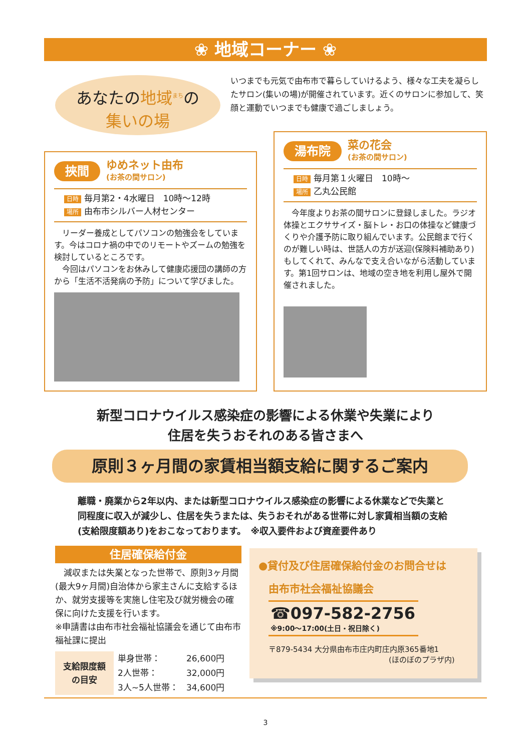❀ 地域コーナー ❀
あなたの地域<sup>まち</sup>の
集いの場
いつまでも元気で由布市で暮らしていけるよう、様々な工夫を凝らしたサロン(集いの場)が開催されています。近くのサロンに参加して、笑顔と運動でいつまでも健康で過ごしましょう。
挾間 ゆめネット由布 (お茶の間サロン)
日時 毎月第2・4水曜日　10時～12時
場所 由布市シルバー人材センター
　リーダー養成としてパソコンの勉強会をしています。今はコロナ禍の中でのリモートやズームの勉強を検討しているところです。
　今回はパソコンをお休みして健康応援団の講師の方から「生活不活発病の予防」について学びました。
湯布院 菜の花会 (お茶の間サロン)
日時 毎月第１火曜日　10時～
場所 乙丸公民館
　今年度よりお茶の間サロンに登録しました。ラジオ体操とエクササイズ・脳トレ・お口の体操など健康づくりや介護予防に取り組んでいます。公民館まで行くのが難しい時は、世話人の方が送迎(保険料補助あり)もしてくれて、みんなで支え合いながら活動しています。第1回サロンは、地域の空き地を利用し屋外で開催されました。
新型コロナウイルス感染症の影響による休業や失業により
住居を失うおそれのある皆さまへ
原則３ヶ月間の家賃相当額支給に関するご案内
離職・廃業から2年以内、または新型コロナウイルス感染症の影響による休業などで失業と同程度に収入が減少し、住居を失うまたは、失うおそれがある世帯に対し家賃相当額の支給(支給限度額あり)をおこなっております。　※収入要件および資産要件あり
住居確保給付金
　減収または失業となった世帯で、原則3ヶ月間(最大9ヶ月間)自治体から家主さんに支給するほか、就労支援等を実施し住宅及び就労機会の確保に向けた支援を行います。
※申請書は由布市社会福祉協議会を通じて由布市福祉課に提出
| 支給限度額 の目安 | 単身世帯： | 26,600円 |
| | 2人世帯： | 32,000円 |
| | 3人~5人世帯： | 34,600円 |
●貸付及び住居確保給付金のお問合せは
由布市社会福祉協議会
☎097-582-2756
※9:00～17:00(土日・祝日除く)
〒879-5434 大分県由布市庄内町庄内原365番地1
(ほのぼのプラザ内)
3